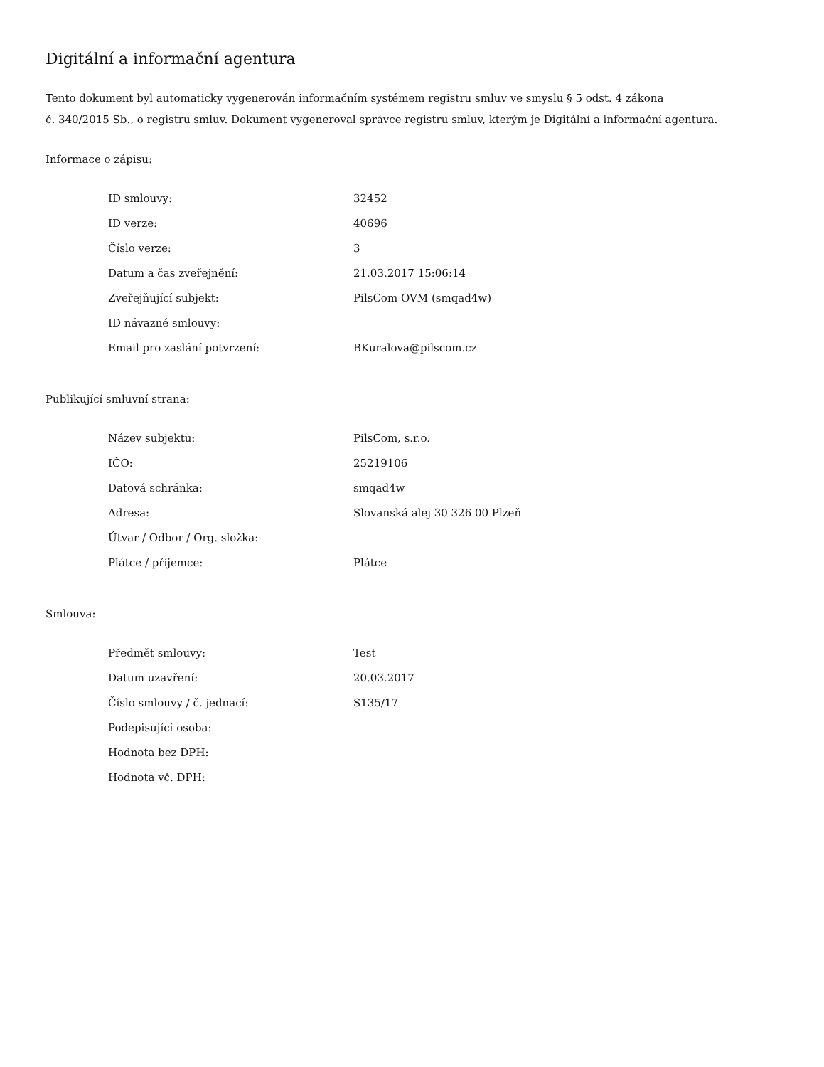Digitální a informační agentura
Tento dokument byl automaticky vygenerován informačním systémem registru smluv ve smyslu § 5 odst. 4 zákona
č. 340/2015 Sb., o registru smluv. Dokument vygeneroval správce registru smluv, kterým je Digitální a informační agentura.
Informace o zápisu:
| ID smlouvy: | 32452 |
| ID verze: | 40696 |
| Číslo verze: | 3 |
| Datum a čas zveřejnění: | 21.03.2017 15:06:14 |
| Zveřejňující subjekt: | PilsCom OVM (smqad4w) |
| ID návazné smlouvy: | |
| Email pro zaslání potvrzení: | BKuralova@pilscom.cz |
Publikující smluvní strana:
| Název subjektu: | PilsCom, s.r.o. |
| IČO: | 25219106 |
| Datová schránka: | smqad4w |
| Adresa: | Slovanská alej 30 326 00 Plzeň |
| Útvar / Odbor / Org. složka: | |
| Plátce / příjemce: | Plátce |
Smlouva:
| Předmět smlouvy: | Test |
| Datum uzavření: | 20.03.2017 |
| Číslo smlouvy / č. jednací: | S135/17 |
| Podepisující osoba: | |
| Hodnota bez DPH: | |
| Hodnota vč. DPH: | |